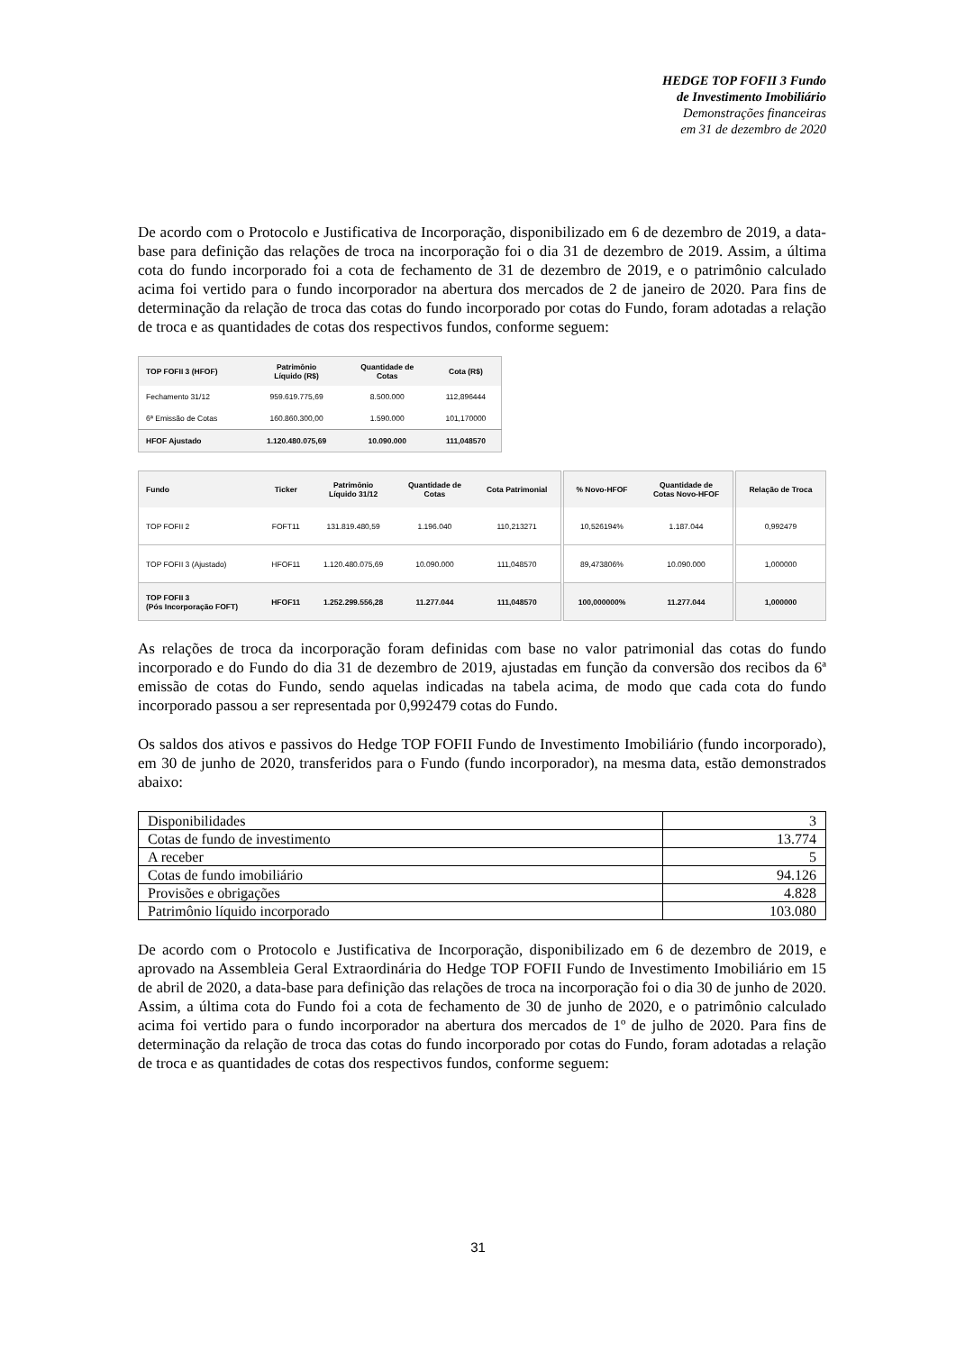HEDGE TOP FOFII 3 Fundo
de Investimento Imobiliário
Demonstrações financeiras
em 31 de dezembro de 2020
De acordo com o Protocolo e Justificativa de Incorporação, disponibilizado em 6 de dezembro de 2019, a data-base para definição das relações de troca na incorporação foi o dia 31 de dezembro de 2019. Assim, a última cota do fundo incorporado foi a cota de fechamento de 31 de dezembro de 2019, e o patrimônio calculado acima foi vertido para o fundo incorporador na abertura dos mercados de 2 de janeiro de 2020. Para fins de determinação da relação de troca das cotas do fundo incorporado por cotas do Fundo, foram adotadas a relação de troca e as quantidades de cotas dos respectivos fundos, conforme seguem:
| TOP FOFII 3 (HFOF) | Patrimônio Líquido (R$) | Quantidade de Cotas | Cota (R$) |
| --- | --- | --- | --- |
| Fechamento 31/12 | 959.619.775,69 | 8.500.000 | 112,896444 |
| 6ª Emissão de Cotas | 160.860.300,00 | 1.590.000 | 101,170000 |
| HFOF Ajustado | 1.120.480.075,69 | 10.090.000 | 111,048570 |
| Fundo | Ticker | Patrimônio Líquido 31/12 | Quantidade de Cotas | Cota Patrimonial | % Novo-HFOF | Quantidade de Cotas Novo-HFOF | Relação de Troca |
| --- | --- | --- | --- | --- | --- | --- | --- |
| TOP FOFII 2 | FOFT11 | 131.819.480,59 | 1.196.040 | 110,213271 | 10,526194% | 1.187.044 | 0,992479 |
| TOP FOFII 3 (Ajustado) | HFOF11 | 1.120.480.075,69 | 10.090.000 | 111,048570 | 89,473806% | 10.090.000 | 1,000000 |
| TOP FOFII 3 (Pós Incorporação FOFT) | HFOF11 | 1.252.299.556,28 | 11.277.044 | 111,048570 | 100,000000% | 11.277.044 | 1,000000 |
As relações de troca da incorporação foram definidas com base no valor patrimonial das cotas do fundo incorporado e do Fundo do dia 31 de dezembro de 2019, ajustadas em função da conversão dos recibos da 6ª emissão de cotas do Fundo, sendo aquelas indicadas na tabela acima, de modo que cada cota do fundo incorporado passou a ser representada por 0,992479 cotas do Fundo.
Os saldos dos ativos e passivos do Hedge TOP FOFII Fundo de Investimento Imobiliário (fundo incorporado), em 30 de junho de 2020, transferidos para o Fundo (fundo incorporador), na mesma data, estão demonstrados abaixo:
| Disponibilidades | 3 |
| Cotas de fundo de investimento | 13.774 |
| A receber | 5 |
| Cotas de fundo imobiliário | 94.126 |
| Provisões e obrigações | 4.828 |
| Patrimônio líquido incorporado | 103.080 |
De acordo com o Protocolo e Justificativa de Incorporação, disponibilizado em 6 de dezembro de 2019, e aprovado na Assembleia Geral Extraordinária do Hedge TOP FOFII Fundo de Investimento Imobiliário em 15 de abril de 2020, a data-base para definição das relações de troca na incorporação foi o dia 30 de junho de 2020. Assim, a última cota do Fundo foi a cota de fechamento de 30 de junho de 2020, e o patrimônio calculado acima foi vertido para o fundo incorporador na abertura dos mercados de 1º de julho de 2020. Para fins de determinação da relação de troca das cotas do fundo incorporado por cotas do Fundo, foram adotadas a relação de troca e as quantidades de cotas dos respectivos fundos, conforme seguem:
31